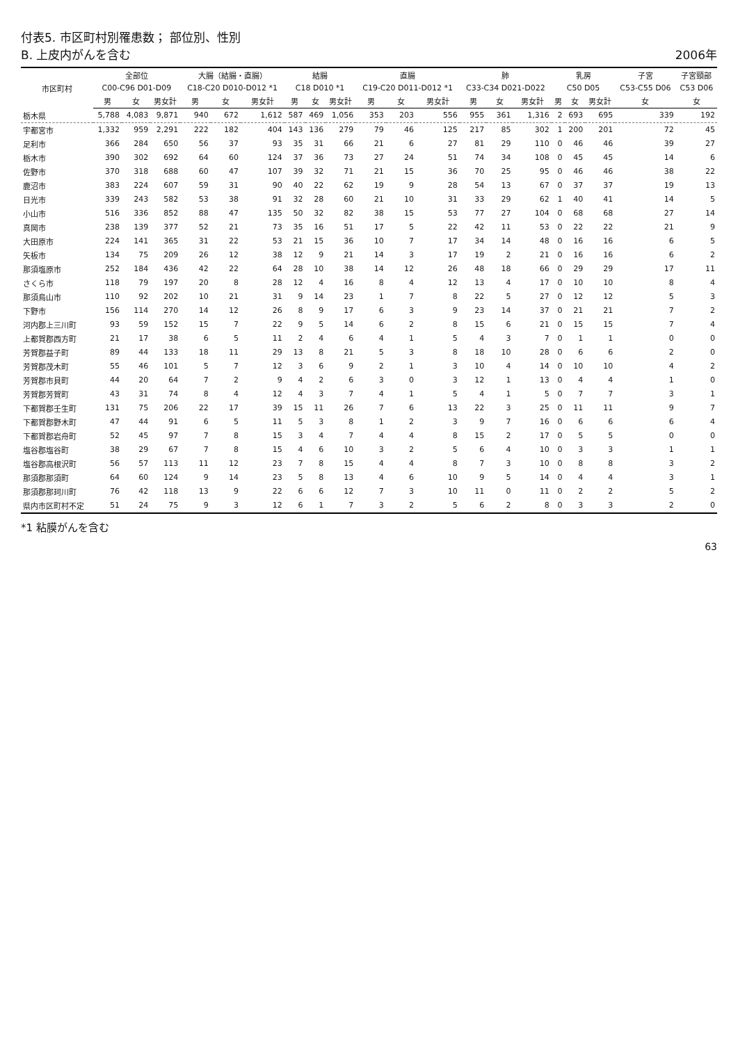付表5. 市区町村別罹患数； 部位別、性別
B. 上皮内がんを含む
2006年
| 市区町村 | 全部位 | | | 大腸（結腸・直腸） | | | 結腸 | | | 直腸 | | | 肺 | | | 乳房 | | | 子宮 | 子宮頸部 |
| --- | --- | --- | --- | --- | --- | --- | --- | --- | --- | --- | --- | --- | --- | --- | --- | --- | --- | --- | --- | --- |
| | C00-C96 D01-D09 | | | C18-C20 D010-D012 *1 | | | C18 D010 *1 | | | C19-C20 D011-D012 *1 | | | C33-C34 D021-D022 | | | C50 D05 | | | C53-C55 D06 | C53 D06 |
| | 男 | 女 | 男女計 | 男 | 女 | 男女計 | 男 | 女 | 男女計 | 男 | 女 | 男女計 | 男 | 女 | 男女計 | 男 | 女 | 男女計 | 女 | 女 |
| 栃木県 | 5,788 | 4,083 | 9,871 | 940 | 672 | 1,612 | 587 | 469 | 1,056 | 353 | 203 | 556 | 955 | 361 | 1,316 | 2 | 693 | 695 | 339 | 192 |
| 宇都宮市 | 1,332 | 959 | 2,291 | 222 | 182 | 404 | 143 | 136 | 279 | 79 | 46 | 125 | 217 | 85 | 302 | 1 | 200 | 201 | 72 | 45 |
| 足利市 | 366 | 284 | 650 | 56 | 37 | 93 | 35 | 31 | 66 | 21 | 6 | 27 | 81 | 29 | 110 | 0 | 46 | 46 | 39 | 27 |
| 栃木市 | 390 | 302 | 692 | 64 | 60 | 124 | 37 | 36 | 73 | 27 | 24 | 51 | 74 | 34 | 108 | 0 | 45 | 45 | 14 | 6 |
| 佐野市 | 370 | 318 | 688 | 60 | 47 | 107 | 39 | 32 | 71 | 21 | 15 | 36 | 70 | 25 | 95 | 0 | 46 | 46 | 38 | 22 |
| 鹿沼市 | 383 | 224 | 607 | 59 | 31 | 90 | 40 | 22 | 62 | 19 | 9 | 28 | 54 | 13 | 67 | 0 | 37 | 37 | 19 | 13 |
| 日光市 | 339 | 243 | 582 | 53 | 38 | 91 | 32 | 28 | 60 | 21 | 10 | 31 | 33 | 29 | 62 | 1 | 40 | 41 | 14 | 5 |
| 小山市 | 516 | 336 | 852 | 88 | 47 | 135 | 50 | 32 | 82 | 38 | 15 | 53 | 77 | 27 | 104 | 0 | 68 | 68 | 27 | 14 |
| 真岡市 | 238 | 139 | 377 | 52 | 21 | 73 | 35 | 16 | 51 | 17 | 5 | 22 | 42 | 11 | 53 | 0 | 22 | 22 | 21 | 9 |
| 大田原市 | 224 | 141 | 365 | 31 | 22 | 53 | 21 | 15 | 36 | 10 | 7 | 17 | 34 | 14 | 48 | 0 | 16 | 16 | 6 | 5 |
| 矢板市 | 134 | 75 | 209 | 26 | 12 | 38 | 12 | 9 | 21 | 14 | 3 | 17 | 19 | 2 | 21 | 0 | 16 | 16 | 6 | 2 |
| 那須塩原市 | 252 | 184 | 436 | 42 | 22 | 64 | 28 | 10 | 38 | 14 | 12 | 26 | 48 | 18 | 66 | 0 | 29 | 29 | 17 | 11 |
| さくら市 | 118 | 79 | 197 | 20 | 8 | 28 | 12 | 4 | 16 | 8 | 4 | 12 | 13 | 4 | 17 | 0 | 10 | 10 | 8 | 4 |
| 那須烏山市 | 110 | 92 | 202 | 10 | 21 | 31 | 9 | 14 | 23 | 1 | 7 | 8 | 22 | 5 | 27 | 0 | 12 | 12 | 5 | 3 |
| 下野市 | 156 | 114 | 270 | 14 | 12 | 26 | 8 | 9 | 17 | 6 | 3 | 9 | 23 | 14 | 37 | 0 | 21 | 21 | 7 | 2 |
| 河内郡上三川町 | 93 | 59 | 152 | 15 | 7 | 22 | 9 | 5 | 14 | 6 | 2 | 8 | 15 | 6 | 21 | 0 | 15 | 15 | 7 | 4 |
| 上都賀郡西方町 | 21 | 17 | 38 | 6 | 5 | 11 | 2 | 4 | 6 | 4 | 1 | 5 | 4 | 3 | 7 | 0 | 1 | 1 | 0 | 0 |
| 芳賀郡益子町 | 89 | 44 | 133 | 18 | 11 | 29 | 13 | 8 | 21 | 5 | 3 | 8 | 18 | 10 | 28 | 0 | 6 | 6 | 2 | 0 |
| 芳賀郡茂木町 | 55 | 46 | 101 | 5 | 7 | 12 | 3 | 6 | 9 | 2 | 1 | 3 | 10 | 4 | 14 | 0 | 10 | 10 | 4 | 2 |
| 芳賀郡市貝町 | 44 | 20 | 64 | 7 | 2 | 9 | 4 | 2 | 6 | 3 | 0 | 3 | 12 | 1 | 13 | 0 | 4 | 4 | 1 | 0 |
| 芳賀郡芳賀町 | 43 | 31 | 74 | 8 | 4 | 12 | 4 | 3 | 7 | 4 | 1 | 5 | 4 | 1 | 5 | 0 | 7 | 7 | 3 | 1 |
| 下都賀郡壬生町 | 131 | 75 | 206 | 22 | 17 | 39 | 15 | 11 | 26 | 7 | 6 | 13 | 22 | 3 | 25 | 0 | 11 | 11 | 9 | 7 |
| 下都賀郡野木町 | 47 | 44 | 91 | 6 | 5 | 11 | 5 | 3 | 8 | 1 | 2 | 3 | 9 | 7 | 16 | 0 | 6 | 6 | 6 | 4 |
| 下都賀郡岩舟町 | 52 | 45 | 97 | 7 | 8 | 15 | 3 | 4 | 7 | 4 | 4 | 8 | 15 | 2 | 17 | 0 | 5 | 5 | 0 | 0 |
| 塩谷郡塩谷町 | 38 | 29 | 67 | 7 | 8 | 15 | 4 | 6 | 10 | 3 | 2 | 5 | 6 | 4 | 10 | 0 | 3 | 3 | 1 | 1 |
| 塩谷郡高根沢町 | 56 | 57 | 113 | 11 | 12 | 23 | 7 | 8 | 15 | 4 | 4 | 8 | 7 | 3 | 10 | 0 | 8 | 8 | 3 | 2 |
| 那須郡那須町 | 64 | 60 | 124 | 9 | 14 | 23 | 5 | 8 | 13 | 4 | 6 | 10 | 9 | 5 | 14 | 0 | 4 | 4 | 3 | 1 |
| 那須郡那珂川町 | 76 | 42 | 118 | 13 | 9 | 22 | 6 | 6 | 12 | 7 | 3 | 10 | 11 | 0 | 11 | 0 | 2 | 2 | 5 | 2 |
| 県内市区町村不定 | 51 | 24 | 75 | 9 | 3 | 12 | 6 | 1 | 7 | 3 | 2 | 5 | 6 | 2 | 8 | 0 | 3 | 3 | 2 | 0 |
*1 粘膜がんを含む
63